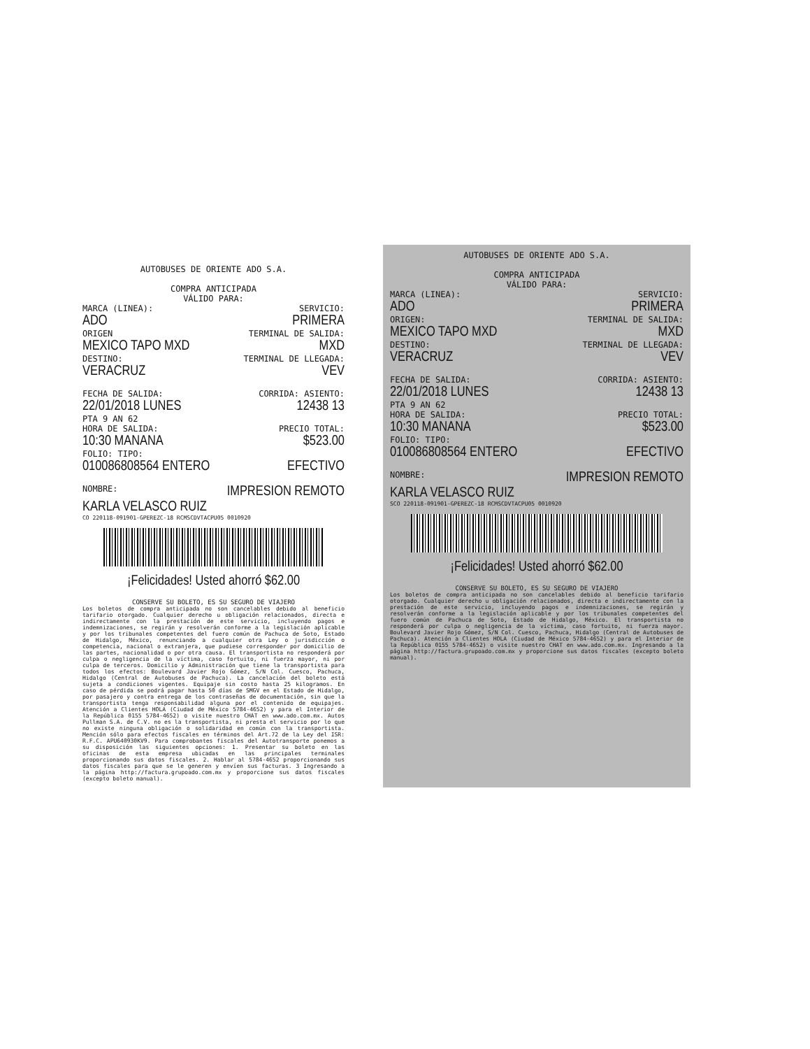AUTOBUSES DE ORIENTE ADO S.A.
COMPRA ANTICIPADA
VÁLIDO PARA:
MARCA (LINEA): SERVICIO:
ADO PRIMERA
ORIGEN TERMINAL DE SALIDA:
MEXICO TAPO MXD MXD
DESTINO: TERMINAL DE LLEGADA:
VERACRUZ VEV
FECHA DE SALIDA: CORRIDA: ASIENTO:
22/01/2018 LUNES 12438 13
PTA 9 AN 62
HORA DE SALIDA: PRECIO TOTAL:
10:30 MANANA $523.00
FOLIO: TIPO:
010086808564 ENTERO EFECTIVO
NOMBRE: IMPRESION REMOTO
KARLA VELASCO RUIZ
CO 220118-091901-GPEREZC-18 RCMSCDVTACPU05 0010920
¡Felicidades! Usted ahorró $62.00
CONSERVE SU BOLETO, ES SU SEGURO DE VIAJERO
Los boletos de compra anticipada no son cancelables debido al beneficio tarifario otorgado. Cualquier derecho u obligación relacionados, directa e indirectamente con la prestación de este servicio, incluyendo pagos e indemnizaciones, se regirán y resolverán conforme a la legislación aplicable y por los tribunales competentes del fuero común de Pachuca de Soto, Estado de Hidalgo, México, renunciando a cualquier otra Ley o jurisdicción o competencia, nacional o extranjera, que pudiese corresponder por domicilio de las partes, nacionalidad o por otra causa. El transportista no responderá por culpa o negligencia de la víctima, caso fortuito, ni fuerza mayor, ni por culpa de terceros. Domicilio y Administración que tiene la transportista para todos los efectos: Boulevard Javier Rojo Gómez, S/N Col. Cuesco, Pachuca, Hidalgo (Central de Autobuses de Pachuca). La cancelación del boleto está sujeta a condiciones vigentes. Equipaje sin costo hasta 25 kilogramos. En caso de pérdida se podrá pagar hasta 50 días de SMGV en el Estado de Hidalgo, por pasajero y contra entrega de los contraseñas de documentación, sin que la transportista tenga responsabilidad alguna por el contenido de equipajes. Atención a Clientes HOLA (Ciudad de México 5784-4652) y para el Interior de la República 0155 5784-4652) o visite nuestro CHAT en www.ado.com.mx. Autos Pullman S.A. de C.V. no es la transportista, ni presta el servicio por lo que no existe ninguna obligación o solidaridad en común con la transportista. Mención sólo para efectos fiscales en términos del Art.72 de la Ley del ISR: R.F.C. APU640930KV9. Para comprobantes fiscales del Autotransporte ponemos a su disposición las siguientes opciones: 1. Presentar su boleto en las oficinas de esta empresa ubicadas en las principales terminales proporcionando sus datos fiscales. 2. Hablar al 5784-4652 proporcionando sus datos fiscales para que se le generen y envíen sus facturas. 3 Ingresando a la página http://factura.grupoado.com.mx y proporcione sus datos fiscales (excepto boleto manual).
AUTOBUSES DE ORIENTE ADO S.A.
COMPRA ANTICIPADA
VÁLIDO PARA:
MARCA (LINEA): SERVICIO:
ADO PRIMERA
ORIGEN: TERMINAL DE SALIDA:
MEXICO TAPO MXD MXD
DESTINO: TERMINAL DE LLEGADA:
VERACRUZ VEV
FECHA DE SALIDA: CORRIDA: ASIENTO:
22/01/2018 LUNES 12438 13
PTA 9 AN 62
HORA DE SALIDA: PRECIO TOTAL:
10:30 MANANA $523.00
FOLIO: TIPO:
010086808564 ENTERO EFECTIVO
NOMBRE: IMPRESION REMOTO
KARLA VELASCO RUIZ
SCO 220118-091901-GPEREZC-18 RCMSCDVTACPU05 0010920
¡Felicidades! Usted ahorró $62.00
CONSERVE SU BOLETO, ES SU SEGURO DE VIAJERO
Los boletos de compra anticipada no son cancelables debido al beneficio tarifario otorgado. Cualquier derecho u obligación relacionados, directa e indirectamente con la prestación de este servicio, incluyendo pagos e indemnizaciones, se regirán y resolverán conforme a la legislación aplicable y por los tribunales competentes del fuero común de Pachuca de Soto, Estado de Hidalgo, México. El transportista no responderá por culpa o negligencia de la víctima, caso fortuito, ni fuerza mayor. Boulevard Javier Rojo Gómez, S/N Col. Cuesco, Pachuca, Hidalgo (Central de Autobuses de Pachuca). Atención a Clientes HOLA (Ciudad de México 5784-4652) y para el Interior de la República 0155 5784-4652) o visite nuestro CHAT en www.ado.com.mx. Ingresando a la página http://factura.grupoado.com.mx y proporcione sus datos fiscales (excepto boleto manual).